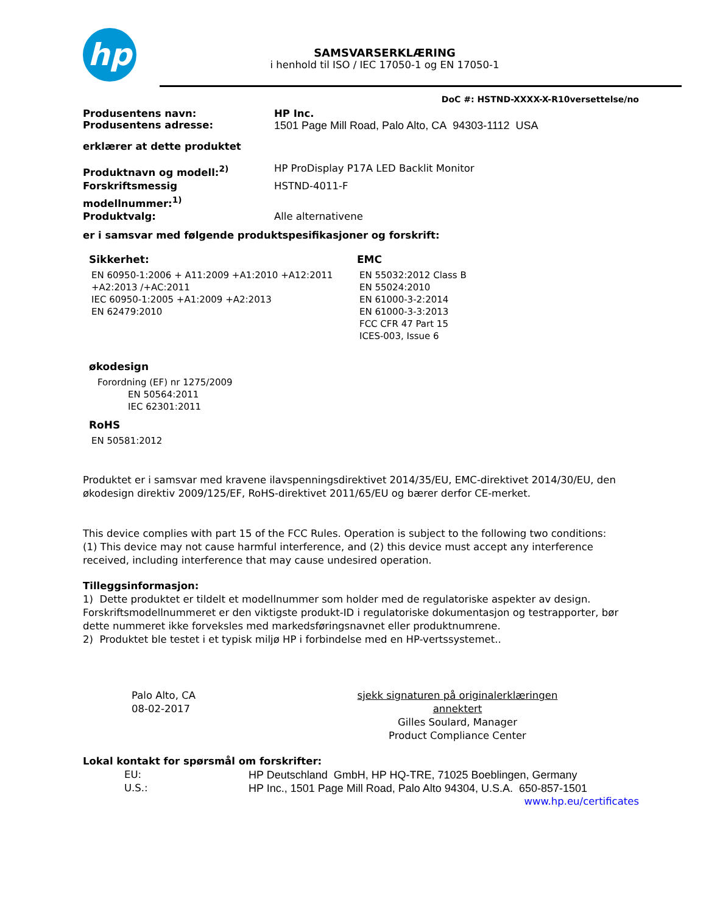hp
SAMSVARSERKLÆRING
i henhold til ISO / IEC 17050-1 og EN 17050-1
DoC #: HSTND-XXXX-X-R10versettelse/no
Produsentens navn: HP Inc.
Produsentens adresse: 1501 Page Mill Road, Palo Alto, CA 94303-1112 USA
erklærer at dette produktet
Produktnavn og modell:<sup>2)</sup> HP ProDisplay P17A LED Backlit Monitor
Forskriftsmessig modellnummer:<sup>1)</sup>
HSTND-4011-F
Produktvalg: Alle alternativene
er i samsvar med følgende produktspesifikasjoner og forskrift:
Sikkerhet:
EN 60950-1:2006 + A11:2009 +A1:2010 +A12:2011
+A2:2013 /+AC:2011
IEC 60950-1:2005 +A1:2009 +A2:2013
EN 62479:2010
EMC
EN 55032:2012 Class B
EN 55024:2010
EN 61000-3-2:2014
EN 61000-3-3:2013
FCC CFR 47 Part 15
ICES-003, Issue 6
økodesign
Forordning (EF) nr 1275/2009
EN 50564:2011
IEC 62301:2011
RoHS
EN 50581:2012
Produktet er i samsvar med kravene ilavspenningsdirektivet 2014/35/EU, EMC-direktivet 2014/30/EU, den økodesign direktiv 2009/125/EF, RoHS-direktivet 2011/65/EU og bærer derfor CE-merket.
This device complies with part 15 of the FCC Rules. Operation is subject to the following two conditions:
(1) This device may not cause harmful interference, and (2) this device must accept any interference received, including interference that may cause undesired operation.
Tilleggsinformasjon:
1) Dette produktet er tildelt et modellnummer som holder med de regulatoriske aspekter av design. Forskriftsmodellnummeret er den viktigste produkt-ID i regulatoriske dokumentasjon og testrapporter, bør dette nummeret ikke forveksles med markedsføringsnavnet eller produktnumrene.
2) Produktet ble testet i et typisk miljø HP i forbindelse med en HP-vertssystemet..
Palo Alto, CA
08-02-2017
sjekk signaturen på originalerklæringen annektert
Gilles Soulard, Manager
Product Compliance Center
Lokal kontakt for spørsmål om forskrifter:
EU: HP Deutschland GmbH, HP HQ-TRE, 71025 Boeblingen, Germany
U.S.: HP Inc., 1501 Page Mill Road, Palo Alto 94304, U.S.A. 650-857-1501
www.hp.eu/certificates